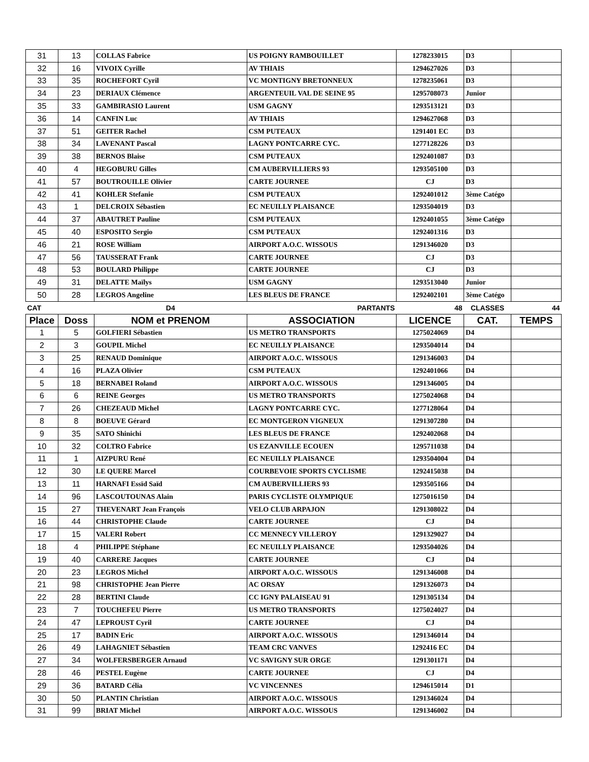| 31 | 13 | COLLAS Fabrice | US POIGNY RAMBOUILLET | 1278233015 | D3 | |
| 32 | 16 | VIVOIX Cyrille | AV THIAIS | 1294627026 | D3 | |
| 33 | 35 | ROCHEFORT Cyril | VC MONTIGNY BRETONNEUX | 1278235061 | D3 | |
| 34 | 23 | DERIAUX Clémence | ARGENTEUIL VAL DE SEINE 95 | 1295708073 | Junior | |
| 35 | 33 | GAMBIRASIO Laurent | USM GAGNY | 1293513121 | D3 | |
| 36 | 14 | CANFIN Luc | AV THIAIS | 1294627068 | D3 | |
| 37 | 51 | GEITER Rachel | CSM PUTEAUX | 1291401 EC | D3 | |
| 38 | 34 | LAVENANT Pascal | LAGNY PONTCARRE CYC. | 1277128226 | D3 | |
| 39 | 38 | BERNOS Blaise | CSM PUTEAUX | 1292401087 | D3 | |
| 40 | 4 | HEGOBURU Gilles | CM AUBERVILLIERS 93 | 1293505100 | D3 | |
| 41 | 57 | BOUTROUILLE Olivier | CARTE JOURNEE | CJ | D3 | |
| 42 | 41 | KOHLER Stefanie | CSM PUTEAUX | 1292401012 | 3ème Catégo | |
| 43 | 1 | DELCROIX Sébastien | EC NEUILLY PLAISANCE | 1293504019 | D3 | |
| 44 | 37 | ABAUTRET Pauline | CSM PUTEAUX | 1292401055 | 3ème Catégo | |
| 45 | 40 | ESPOSITO Sergio | CSM PUTEAUX | 1292401316 | D3 | |
| 46 | 21 | ROSE William | AIRPORT A.O.C. WISSOUS | 1291346020 | D3 | |
| 47 | 56 | TAUSSERAT Frank | CARTE JOURNEE | CJ | D3 | |
| 48 | 53 | BOULARD Philippe | CARTE JOURNEE | CJ | D3 | |
| 49 | 31 | DELATTE Maïlys | USM GAGNY | 1293513040 | Junior | |
| 50 | 28 | LEGROS Angeline | LES BLEUS DE FRANCE | 1292402101 | 3ème Catégo | |
| CAT | | D4 | PARTANTS | 48 | CLASSES | 44 |
| Place | Doss | NOM et PRENOM | ASSOCIATION | LICENCE | CAT. | TEMPS |
| 1 | 5 | GOLFIERI Sébastien | US METRO TRANSPORTS | 1275024069 | D4 | |
| 2 | 3 | GOUPIL Michel | EC NEUILLY PLAISANCE | 1293504014 | D4 | |
| 3 | 25 | RENAUD Dominique | AIRPORT A.O.C. WISSOUS | 1291346003 | D4 | |
| 4 | 16 | PLAZA Olivier | CSM PUTEAUX | 1292401066 | D4 | |
| 5 | 18 | BERNABEI Roland | AIRPORT A.O.C. WISSOUS | 1291346005 | D4 | |
| 6 | 6 | REINE Georges | US METRO TRANSPORTS | 1275024068 | D4 | |
| 7 | 26 | CHEZEAUD Michel | LAGNY PONTCARRE CYC. | 1277128064 | D4 | |
| 8 | 8 | BOEUVE Gérard | EC MONTGERON VIGNEUX | 1291307280 | D4 | |
| 9 | 35 | SATO Shinichi | LES BLEUS DE FRANCE | 1292402068 | D4 | |
| 10 | 32 | COLTRO Fabrice | US EZANVILLE ECOUEN | 1295711038 | D4 | |
| 11 | 1 | AIZPURU René | EC NEUILLY PLAISANCE | 1293504004 | D4 | |
| 12 | 30 | LE QUERE Marcel | COURBEVOIE SPORTS CYCLISME | 1292415038 | D4 | |
| 13 | 11 | HARNAFI Essïd Saïd | CM AUBERVILLIERS 93 | 1293505166 | D4 | |
| 14 | 96 | LASCOUTOUNAS Alain | PARIS CYCLISTE OLYMPIQUE | 1275016150 | D4 | |
| 15 | 27 | THEVENART Jean François | VELO CLUB ARPAJON | 1291308022 | D4 | |
| 16 | 44 | CHRISTOPHE Claude | CARTE JOURNEE | CJ | D4 | |
| 17 | 15 | VALERI Robert | CC MENNECY VILLEROY | 1291329027 | D4 | |
| 18 | 4 | PHILIPPE Stéphane | EC NEUILLY PLAISANCE | 1293504026 | D4 | |
| 19 | 40 | CARRERE Jacques | CARTE JOURNEE | CJ | D4 | |
| 20 | 23 | LEGROS Michel | AIRPORT A.O.C. WISSOUS | 1291346008 | D4 | |
| 21 | 98 | CHRISTOPHE Jean Pierre | AC ORSAY | 1291326073 | D4 | |
| 22 | 28 | BERTINI Claude | CC IGNY PALAISEAU 91 | 1291305134 | D4 | |
| 23 | 7 | TOUCHEFEU Pierre | US METRO TRANSPORTS | 1275024027 | D4 | |
| 24 | 47 | LEPROUST Cyril | CARTE JOURNEE | CJ | D4 | |
| 25 | 17 | BADIN Eric | AIRPORT A.O.C. WISSOUS | 1291346014 | D4 | |
| 26 | 49 | LAHAGNIET Sébastien | TEAM CRC VANVES | 1292416 EC | D4 | |
| 27 | 34 | WOLFERSBERGER Arnaud | VC SAVIGNY SUR ORGE | 1291301171 | D4 | |
| 28 | 46 | PESTEL Eugène | CARTE JOURNEE | CJ | D4 | |
| 29 | 36 | BATARD Célia | VC VINCENNES | 1294615014 | D1 | |
| 30 | 50 | PLANTIN Christian | AIRPORT A.O.C. WISSOUS | 1291346024 | D4 | |
| 31 | 99 | BRIAT Michel | AIRPORT A.O.C. WISSOUS | 1291346002 | D4 | |